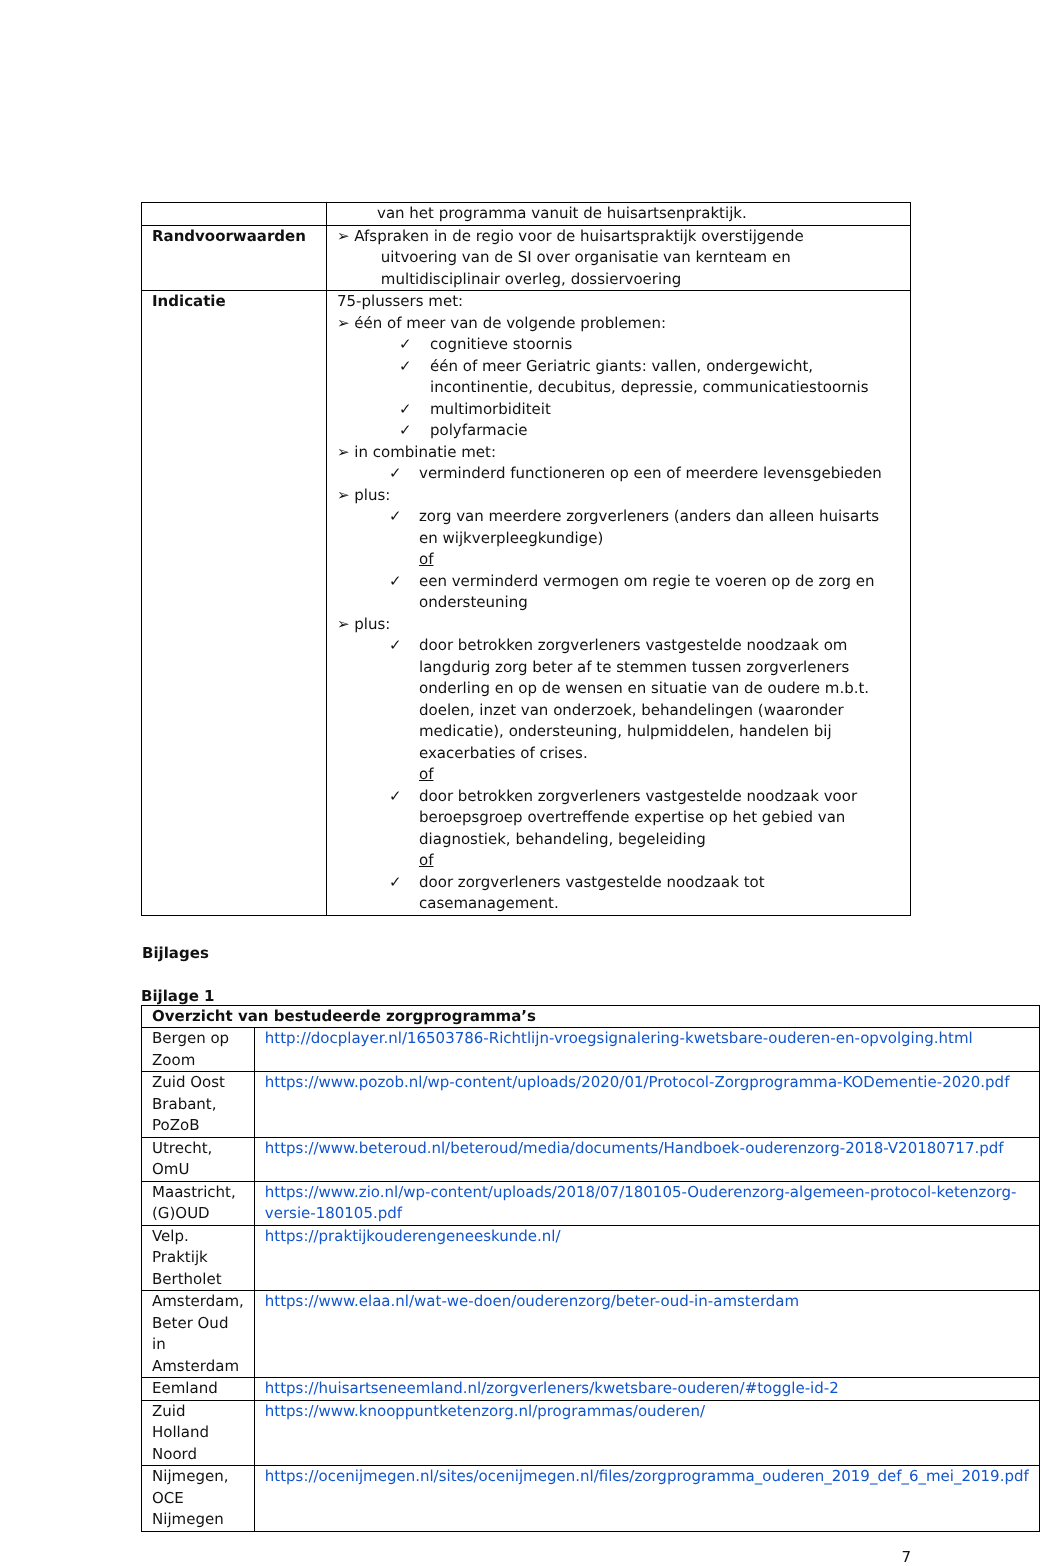| | van het programma vanuit de huisartsenpraktijk. |
| Randvoorwaarden | ➢ Afspraken in de regio voor de huisartspraktijk overstijgende uitvoering van de SI over organisatie van kernteam en multidisciplinair overleg, dossiervoering |
| Indicatie | 75-plussers met: ➢ één of meer van de volgende problemen: ✓ cognitieve stoornis ✓ één of meer Geriatric giants: vallen, ondergewicht, incontinentie, decubitus, depressie, communicatiestoornis ✓ multimorbiditeit ✓ polyfarmacie ➢ in combinatie met: ✓ verminderd functioneren op een of meerdere levensgebieden ➢ plus: ✓ zorg van meerdere zorgverleners (anders dan alleen huisarts en wijkverpleegkundige) of ✓ een verminderd vermogen om regie te voeren op de zorg en ondersteuning ➢ plus: ✓ door betrokken zorgverleners vastgestelde noodzaak om langdurig zorg beter af te stemmen tussen zorgverleners onderling en op de wensen en situatie van de oudere m.b.t. doelen, inzet van onderzoek, behandelingen (waaronder medicatie), ondersteuning, hulpmiddelen, handelen bij exacerbaties of crises. of ✓ door betrokken zorgverleners vastgestelde noodzaak voor beroepsgroep overtreffende expertise op het gebied van diagnostiek, behandeling, begeleiding of ✓ door zorgverleners vastgestelde noodzaak tot casemanagement. |
Bijlages
Bijlage 1
| Overzicht van bestudeerde zorgprogramma’s | |
| --- | --- |
| Bergen op Zoom | http://docplayer.nl/16503786-Richtlijn-vroegsignalering-kwetsbare-ouderen-en-opvolging.html |
| Zuid Oost Brabant, PoZoB | https://www.pozob.nl/wp-content/uploads/2020/01/Protocol-Zorgprogramma-KODementie-2020.pdf |
| Utrecht, OmU | https://www.beteroud.nl/beteroud/media/documents/Handboek-ouderenzorg-2018-V20180717.pdf |
| Maastricht, (G)OUD | https://www.zio.nl/wp-content/uploads/2018/07/180105-Ouderenzorg-algemeen-protocol-ketenzorg-versie-180105.pdf |
| Velp. Praktijk Bertholet | https://praktijkouderengeneeskunde.nl/ |
| Amsterdam, Beter Oud in Amsterdam | https://www.elaa.nl/wat-we-doen/ouderenzorg/beter-oud-in-amsterdam |
| Eemland | https://huisartseneemland.nl/zorgverleners/kwetsbare-ouderen/#toggle-id-2 |
| Zuid Holland Noord | https://www.knooppuntketenzorg.nl/programmas/ouderen/ |
| Nijmegen, OCE Nijmegen | https://ocenijmegen.nl/sites/ocenijmegen.nl/files/zorgprogramma_ouderen_2019_def_6_mei_2019.pdf |
7